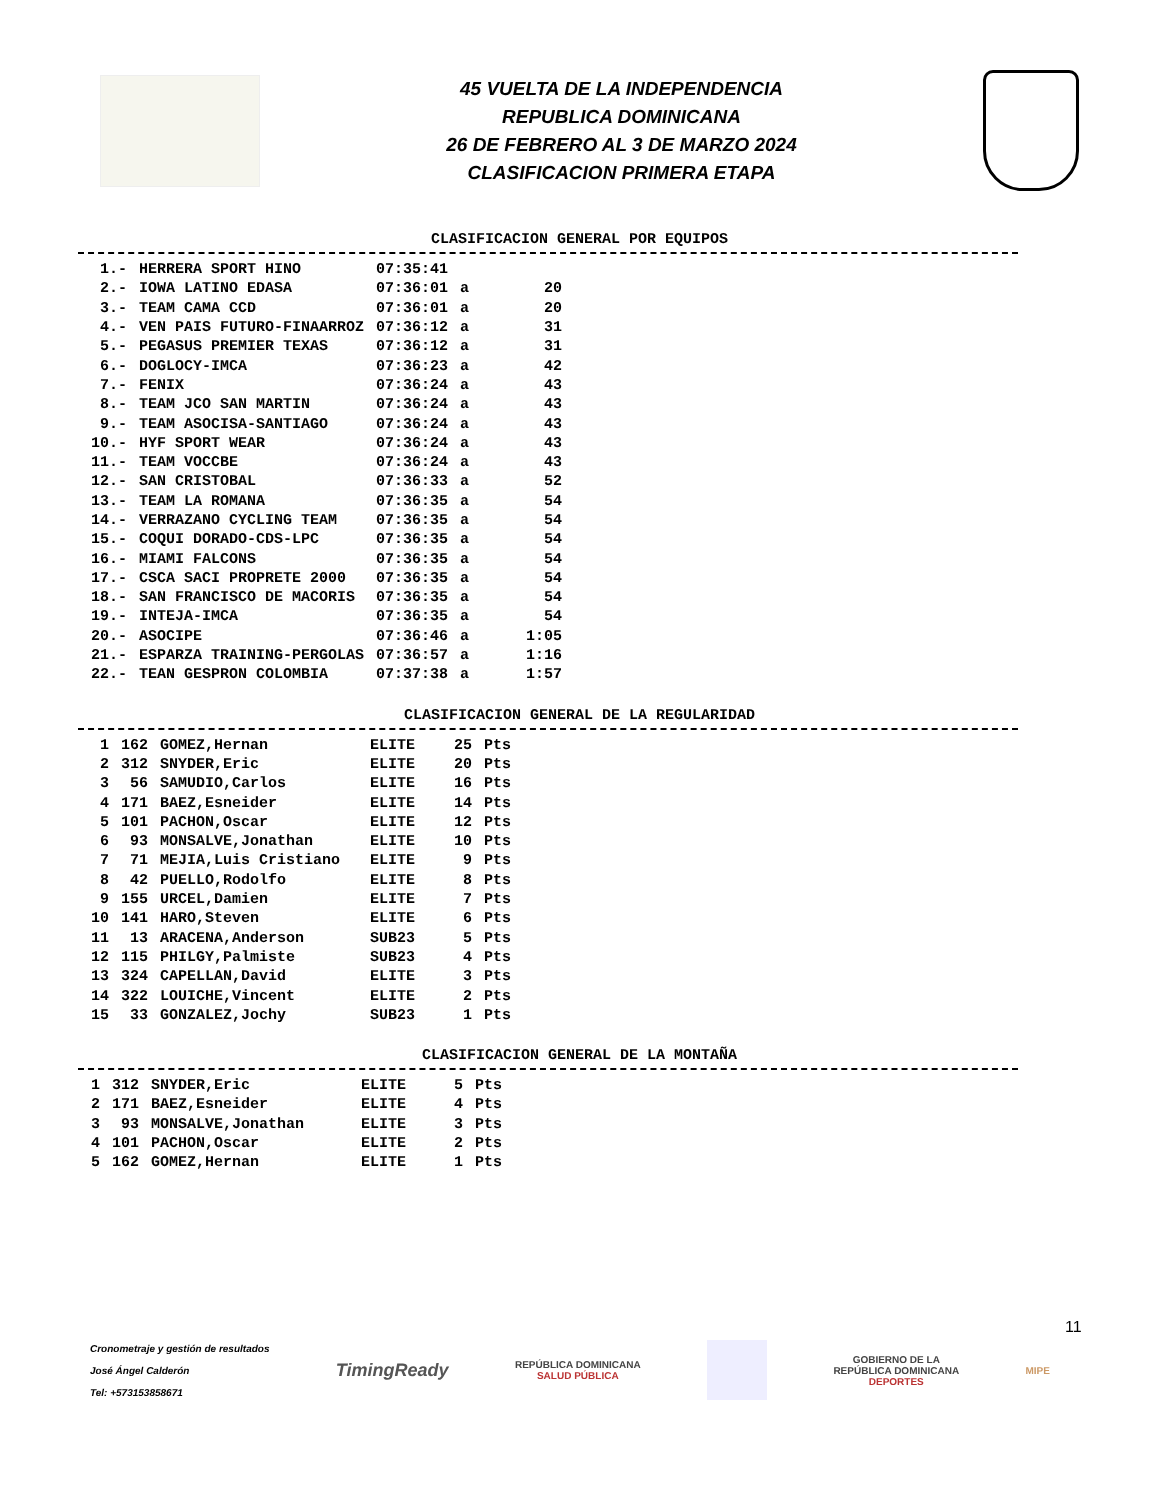45 VUELTA DE LA INDEPENDENCIA
REPUBLICA DOMINICANA
26 DE FEBRERO AL 3 DE MARZO 2024
CLASIFICACION PRIMERA ETAPA
CLASIFICACION GENERAL POR EQUIPOS
| 1.- | HERRERA SPORT HINO | 07:35:41 | | |
| 2.- | IOWA LATINO EDASA | 07:36:01 | a | 20 |
| 3.- | TEAM CAMA CCD | 07:36:01 | a | 20 |
| 4.- | VEN PAIS FUTURO-FINAARROZ | 07:36:12 | a | 31 |
| 5.- | PEGASUS PREMIER TEXAS | 07:36:12 | a | 31 |
| 6.- | DOGLOCY-IMCA | 07:36:23 | a | 42 |
| 7.- | FENIX | 07:36:24 | a | 43 |
| 8.- | TEAM JCO SAN MARTIN | 07:36:24 | a | 43 |
| 9.- | TEAM ASOCISA-SANTIAGO | 07:36:24 | a | 43 |
| 10.- | HYF SPORT WEAR | 07:36:24 | a | 43 |
| 11.- | TEAM VOCCBE | 07:36:24 | a | 43 |
| 12.- | SAN CRISTOBAL | 07:36:33 | a | 52 |
| 13.- | TEAM LA ROMANA | 07:36:35 | a | 54 |
| 14.- | VERRAZANO CYCLING TEAM | 07:36:35 | a | 54 |
| 15.- | COQUI DORADO-CDS-LPC | 07:36:35 | a | 54 |
| 16.- | MIAMI FALCONS | 07:36:35 | a | 54 |
| 17.- | CSCA SACI PROPRETE 2000 | 07:36:35 | a | 54 |
| 18.- | SAN FRANCISCO DE MACORIS | 07:36:35 | a | 54 |
| 19.- | INTEJA-IMCA | 07:36:35 | a | 54 |
| 20.- | ASOCIPE | 07:36:46 | a | 1:05 |
| 21.- | ESPARZA TRAINING-PERGOLAS | 07:36:57 | a | 1:16 |
| 22.- | TEAN GESPRON COLOMBIA | 07:37:38 | a | 1:57 |
CLASIFICACION GENERAL DE LA REGULARIDAD
| 1 | 162 | GOMEZ,Hernan | ELITE | 25 | Pts |
| 2 | 312 | SNYDER,Eric | ELITE | 20 | Pts |
| 3 | 56 | SAMUDIO,Carlos | ELITE | 16 | Pts |
| 4 | 171 | BAEZ,Esneider | ELITE | 14 | Pts |
| 5 | 101 | PACHON,Oscar | ELITE | 12 | Pts |
| 6 | 93 | MONSALVE,Jonathan | ELITE | 10 | Pts |
| 7 | 71 | MEJIA,Luis Cristiano | ELITE | 9 | Pts |
| 8 | 42 | PUELLO,Rodolfo | ELITE | 8 | Pts |
| 9 | 155 | URCEL,Damien | ELITE | 7 | Pts |
| 10 | 141 | HARO,Steven | ELITE | 6 | Pts |
| 11 | 13 | ARACENA,Anderson | SUB23 | 5 | Pts |
| 12 | 115 | PHILGY,Palmiste | SUB23 | 4 | Pts |
| 13 | 324 | CAPELLAN,David | ELITE | 3 | Pts |
| 14 | 322 | LOUICHE,Vincent | ELITE | 2 | Pts |
| 15 | 33 | GONZALEZ,Jochy | SUB23 | 1 | Pts |
CLASIFICACION GENERAL DE LA MONTAÑA
| 1 | 312 | SNYDER,Eric | ELITE | 5 | Pts |
| 2 | 171 | BAEZ,Esneider | ELITE | 4 | Pts |
| 3 | 93 | MONSALVE,Jonathan | ELITE | 3 | Pts |
| 4 | 101 | PACHON,Oscar | ELITE | 2 | Pts |
| 5 | 162 | GOMEZ,Hernan | ELITE | 1 | Pts |
11
Cronometraje y gestión de resultados
José Ángel Calderón
Tel: +573153858671
TimingReady
REPÚBLICA DOMINICANA
SALUD PÚBLICA
GOBIERNO DE LA
REPÚBLICA DOMINICANA
DEPORTES
MIPE